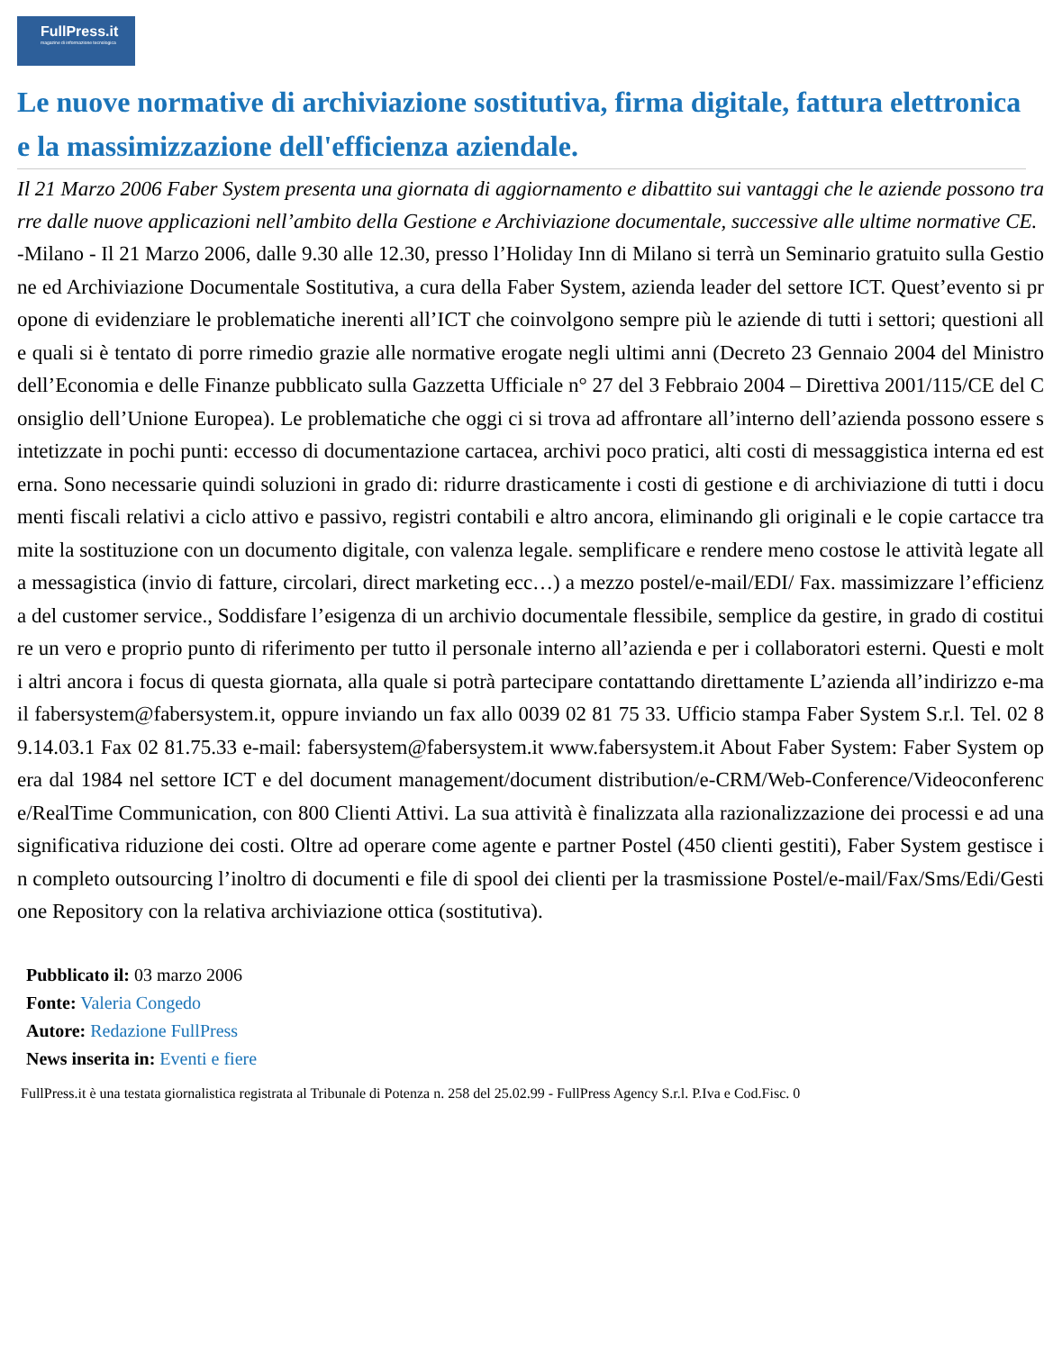FullPress.it
magazine di informazione tecnologica
Le nuove normative di archiviazione sostitutiva, firma digitale, fattura elettronica e la massimizzazione dell'efficienza aziendale.
Il 21 Marzo 2006 Faber System presenta una giornata di aggiornamento e dibattito sui vantaggi che le aziende possono trarre dalle nuove applicazioni nell’ambito della Gestione e Archiviazione documentale, successive alle ultime normative CE.
-Milano - Il 21 Marzo 2006, dalle 9.30 alle 12.30, presso l’Holiday Inn di Milano si terrà un Seminario gratuito sulla Gestione ed Archiviazione Documentale Sostitutiva, a cura della Faber System, azienda leader del settore ICT. Quest’evento si propone di evidenziare le problematiche inerenti all’ICT che coinvolgono sempre più le aziende di tutti i settori; questioni alle quali si è tentato di porre rimedio grazie alle normative erogate negli ultimi anni (Decreto 23 Gennaio 2004 del Ministro dell’Economia e delle Finanze pubblicato sulla Gazzetta Ufficiale n° 27 del 3 Febbraio 2004 – Direttiva 2001/115/CE del Consiglio dell’Unione Europea). Le problematiche che oggi ci si trova ad affrontare all’interno dell’azienda possono essere sintetizzate in pochi punti: eccesso di documentazione cartacea, archivi poco pratici, alti costi di messaggistica interna ed esterna. Sono necessarie quindi soluzioni in grado di: ridurre drasticamente i costi di gestione e di archiviazione di tutti i documenti fiscali relativi a ciclo attivo e passivo, registri contabili e altro ancora, eliminando gli originali e le copie cartacce tramite la sostituzione con un documento digitale, con valenza legale. semplificare e rendere meno costose le attività legate alla messagistica (invio di fatture, circolari, direct marketing ecc…) a mezzo postel/e-mail/EDI/ Fax. massimizzare l’efficienza del customer service., Soddisfare l’esigenza di un archivio documentale flessibile, semplice da gestire, in grado di costituire un vero e proprio punto di riferimento per tutto il personale interno all’azienda e per i collaboratori esterni. Questi e molti altri ancora i focus di questa giornata, alla quale si potrà partecipare contattando direttamente L’azienda all’indirizzo e-mail fabersystem@fabersystem.it, oppure inviando un fax allo 0039 02 81 75 33. Ufficio stampa Faber System S.r.l. Tel. 02 89.14.03.1 Fax 02 81.75.33 e-mail: fabersystem@fabersystem.it www.fabersystem.it About Faber System: Faber System opera dal 1984 nel settore ICT e del document management/document distribution/e-CRM/Web-Conference/Videoconference/RealTime Communication, con 800 Clienti Attivi. La sua attività è finalizzata alla razionalizzazione dei processi e ad una significativa riduzione dei costi. Oltre ad operare come agente e partner Postel (450 clienti gestiti), Faber System gestisce in completo outsourcing l’inoltro di documenti e file di spool dei clienti per la trasmissione Postel/e-mail/Fax/Sms/Edi/Gestione Repository con la relativa archiviazione ottica (sostitutiva).
Pubblicato il: 03 marzo 2006
Fonte: Valeria Congedo
Autore: Redazione FullPress
News inserita in: Eventi e fiere
FullPress.it è una testata giornalistica registrata al Tribunale di Potenza n. 258 del 25.02.99 - FullPress Agency S.r.l. P.Iva e Cod.Fisc. 0